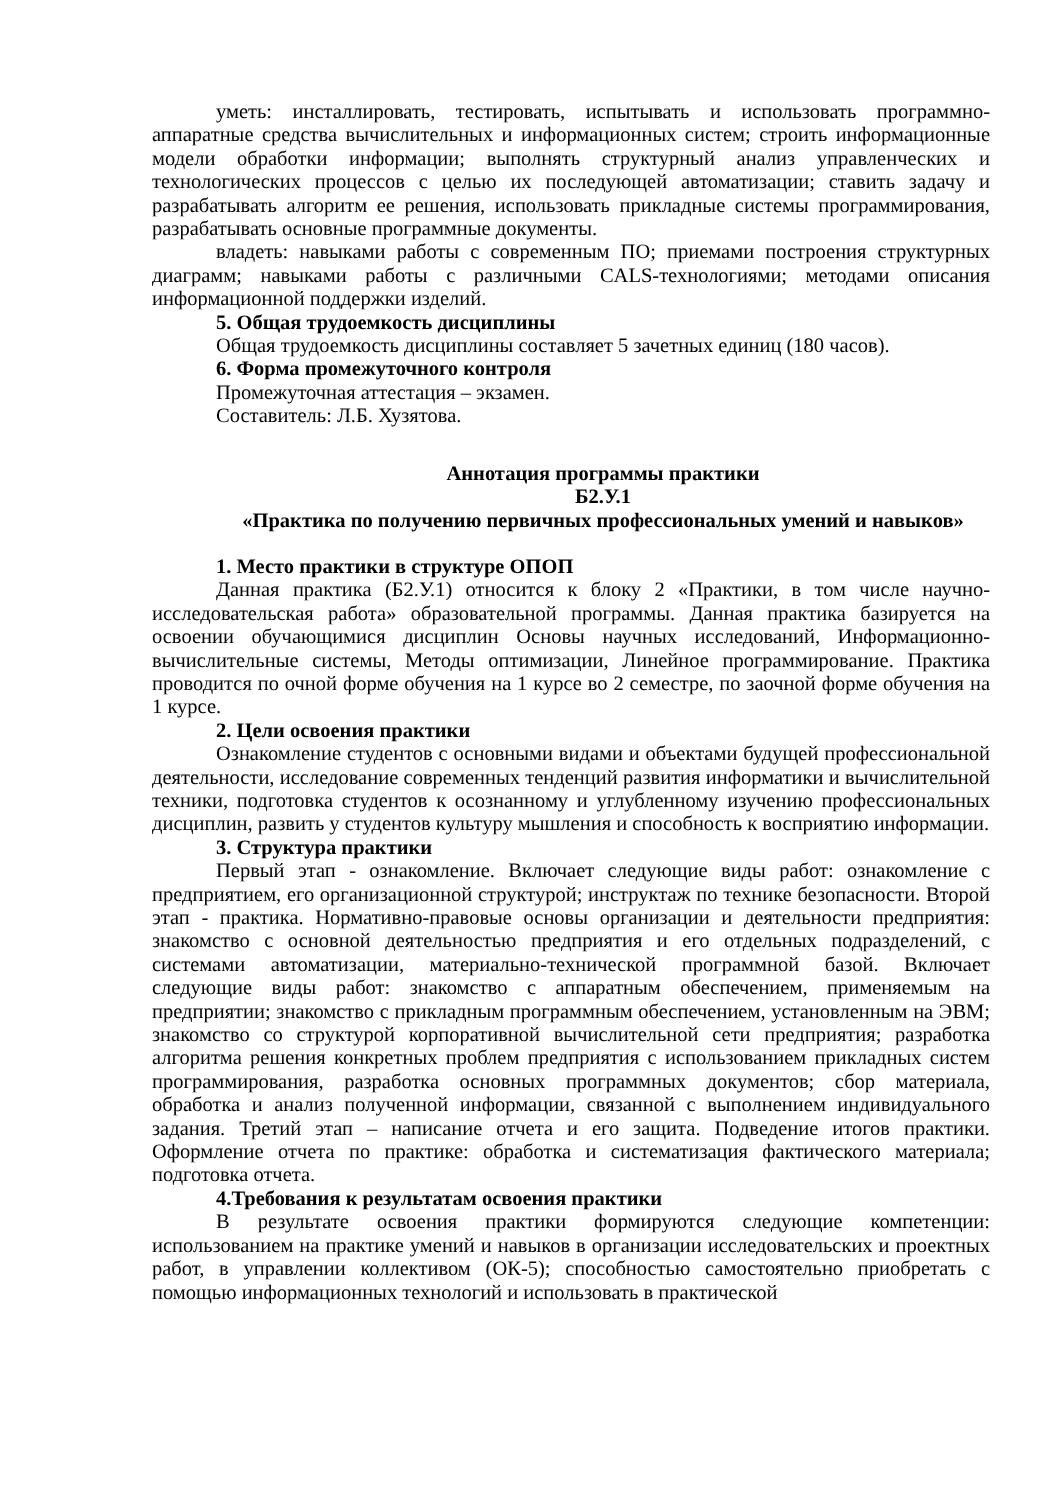уметь: инсталлировать, тестировать, испытывать и использовать программно-аппаратные средства вычислительных и информационных систем; строить информационные модели обработки информации; выполнять структурный анализ управленческих и технологических процессов с целью их последующей автоматизации; ставить задачу и разрабатывать алгоритм ее решения, использовать прикладные системы программирования, разрабатывать основные программные документы.
владеть: навыками работы с современным ПО; приемами построения структурных диаграмм; навыками работы с различными CALS-технологиями; методами описания информационной поддержки изделий.
5. Общая трудоемкость дисциплины
Общая трудоемкость дисциплины составляет 5 зачетных единиц (180 часов).
6. Форма промежуточного контроля
Промежуточная аттестация – экзамен.
Составитель: Л.Б. Хузятова.
Аннотация программы практики
Б2.У.1
«Практика по получению первичных профессиональных умений и навыков»
1. Место практики в структуре ОПОП
Данная практика (Б2.У.1) относится к блоку 2 «Практики, в том числе научно-исследовательская работа» образовательной программы. Данная практика базируется на освоении обучающимися дисциплин Основы научных исследований, Информационно-вычислительные системы, Методы оптимизации, Линейное программирование. Практика проводится по очной форме обучения на 1 курсе во 2 семестре, по заочной форме обучения на 1 курсе.
2. Цели освоения практики
Ознакомление студентов с основными видами и объектами будущей профессиональной деятельности, исследование современных тенденций развития информатики и вычислительной техники, подготовка студентов к осознанному и углубленному изучению профессиональных дисциплин, развить у студентов культуру мышления и способность к восприятию информации.
3. Структура практики
Первый этап - ознакомление. Включает следующие виды работ: ознакомление с предприятием, его организационной структурой; инструктаж по технике безопасности. Второй этап - практика. Нормативно-правовые основы организации и деятельности предприятия: знакомство с основной деятельностью предприятия и его отдельных подразделений, с системами автоматизации, материально-технической программной базой. Включает следующие виды работ: знакомство с аппаратным обеспечением, применяемым на предприятии; знакомство с прикладным программным обеспечением, установленным на ЭВМ; знакомство со структурой корпоративной вычислительной сети предприятия; разработка алгоритма решения конкретных проблем предприятия с использованием прикладных систем программирования, разработка основных программных документов; сбор материала, обработка и анализ полученной информации, связанной с выполнением индивидуального задания. Третий этап – написание отчета и его защита. Подведение итогов практики. Оформление отчета по практике: обработка и систематизация фактического материала; подготовка отчета.
4.Требования к результатам освоения практики
В результате освоения практики формируются следующие компетенции: использованием на практике умений и навыков в организации исследовательских и проектных работ, в управлении коллективом (ОК-5); способностью самостоятельно приобретать с помощью информационных технологий и использовать в практической